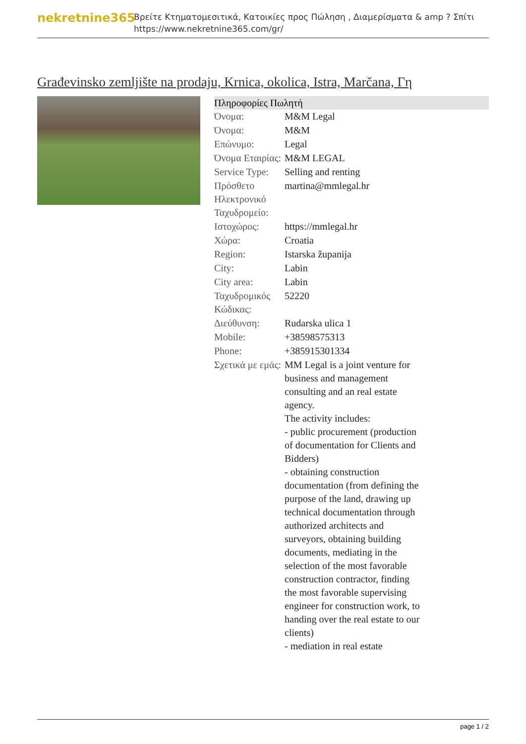nekretnine365
Βρείτε Κτηματομεσιτικά, Κατοικίες προς Πώληση , Διαμερίσματα & amp ? Σπίτι
https://www.nekretnine365.com/gr/
Građevinsko zemljište na prodaju, Krnica, okolica, Istra, Marčana, Γη
| Πληροφορίες Πωλητή | | |
| --- | --- | --- |
| Όνομα: | M&M Legal | |
| Όνομα: | M&M | |
| Επώνυμο: | Legal | |
| Όνομα Εταιρίας: | M&M LEGAL | |
| Service Type: | Selling and renting | |
| Πρόσθετο Ηλεκτρονικό Ταχυδρομείο: | martina@mmlegal.hr | |
| Ιστοχώρος: | https://mmlegal.hr | |
| Χώρα: | Croatia | |
| Region: | Istarska županija | |
| City: | Labin | |
| City area: | Labin | |
| Ταχυδρομικός Κώδικας: | 52220 | |
| Διεύθυνση: | Rudarska ulica 1 | |
| Mobile: | +38598575313 | |
| Phone: | +385915301334 | |
| Σχετικά με εμάς: | MM Legal is a joint venture for business and management consulting and an real estate agency. The activity includes: - public procurement (production of documentation for Clients and Bidders) - obtaining construction documentation (from defining the purpose of the land, drawing up technical documentation through authorized architects and surveyors, obtaining building documents, mediating in the selection of the most favorable construction contractor, finding the most favorable supervising engineer for construction work, to handing over the real estate to our clients) - mediation in real estate | |
page 1 / 2